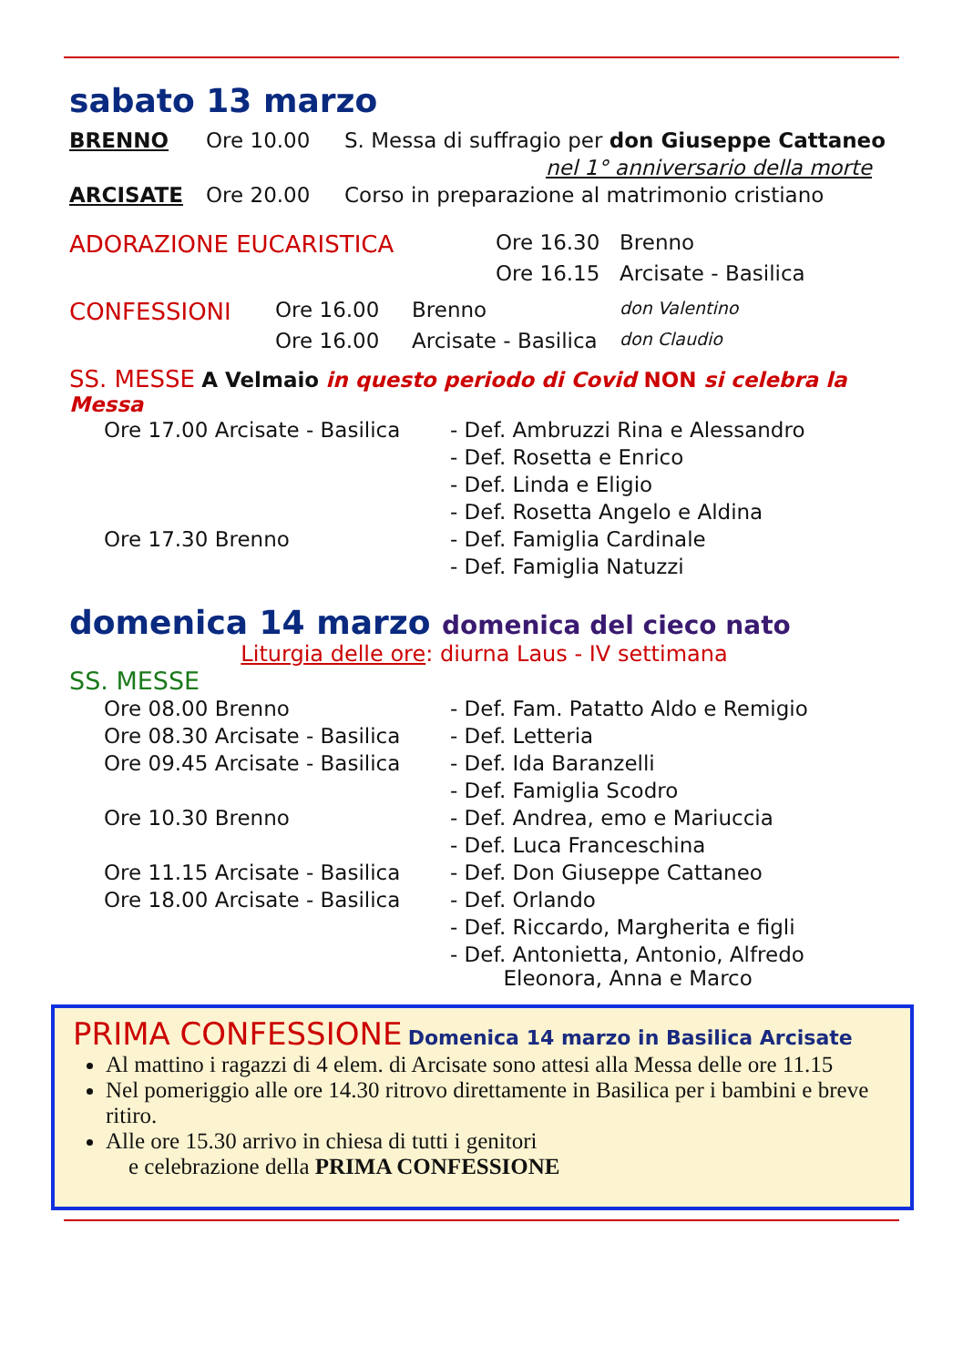sabato 13 marzo
BRENNO Ore 10.00 S. Messa di suffragio per don Giuseppe Cattaneo
nel 1° anniversario della morte
ARCISATE Ore 20.00 Corso in preparazione al matrimonio cristiano
| ADORAZIONE EUCARISTICA | Ore 16.30 | Brenno |
| | Ore 16.15 | Arcisate - Basilica |
| CONFESSIONI | Ore 16.00 | Brenno | don Valentino |
| | Ore 16.00 | Arcisate - Basilica | don Claudio |
SS. MESSE A Velmaio in questo periodo di Covid NON si celebra la Messa
| Ore 17.00 Arcisate - Basilica | - Def. Ambruzzi Rina e Alessandro |
| | - Def. Rosetta e Enrico |
| | - Def. Linda e Eligio |
| | - Def. Rosetta Angelo e Aldina |
| Ore 17.30 Brenno | - Def. Famiglia Cardinale |
| | - Def. Famiglia Natuzzi |
domenica 14 marzo domenica del cieco nato
Liturgia delle ore: diurna Laus - IV settimana
SS. MESSE
| Ore 08.00 Brenno | - Def. Fam. Patatto Aldo e Remigio |
| Ore 08.30 Arcisate - Basilica | - Def. Letteria |
| Ore 09.45 Arcisate - Basilica | - Def. Ida Baranzelli |
| | - Def. Famiglia Scodro |
| Ore 10.30 Brenno | - Def. Andrea, emo e Mariuccia |
| | - Def. Luca Franceschina |
| Ore 11.15 Arcisate - Basilica | - Def. Don Giuseppe Cattaneo |
| Ore 18.00 Arcisate - Basilica | - Def. Orlando |
| | - Def. Riccardo, Margherita e figli |
| | - Def. Antonietta, Antonio, Alfredo Eleonora, Anna e Marco |
PRIMA CONFESSIONE Domenica 14 marzo in Basilica Arcisate
Al mattino i ragazzi di 4 elem. di Arcisate sono attesi alla Messa delle ore 11.15
Nel pomeriggio alle ore 14.30 ritrovo direttamente in Basilica per i bambini e breve ritiro.
Alle ore 15.30 arrivo in chiesa di tutti i genitori
e celebrazione della PRIMA CONFESSIONE